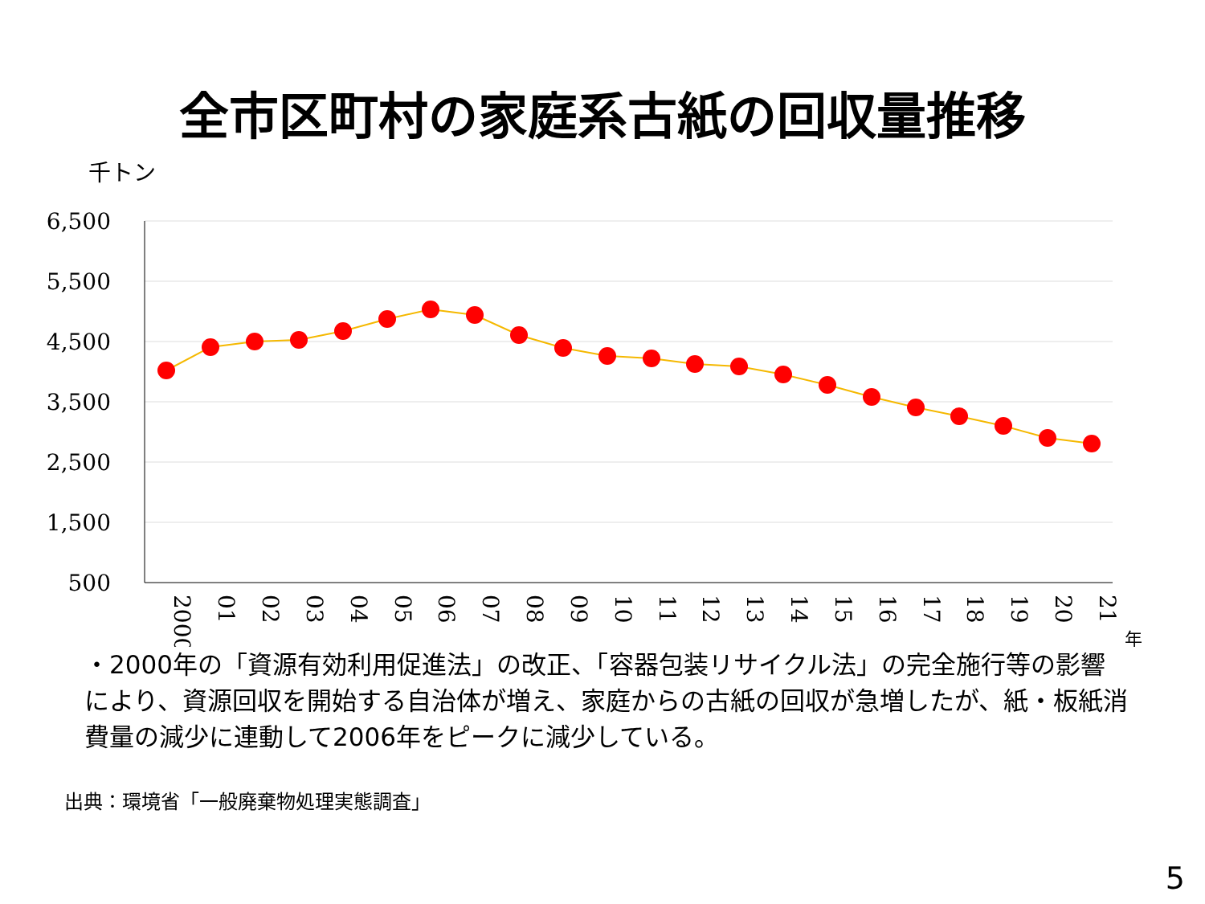全市区町村の家庭系古紙の回収量推移
千トン
6,500
5,500
4,500
3,500
2,500
1,500
500
2000
01
02
03
04
05
06
07
08
09
10
11
12
13
14
15
16
17
18
19
20
21
年
・2000年の「資源有効利用促進法」の改正、「容器包装リサイクル法」の完全施行等の影響により、資源回収を開始する自治体が増え、家庭からの古紙の回収が急増したが、紙・板紙消費量の減少に連動して2006年をピークに減少している。
出典：環境省「一般廃棄物処理実態調査」
5